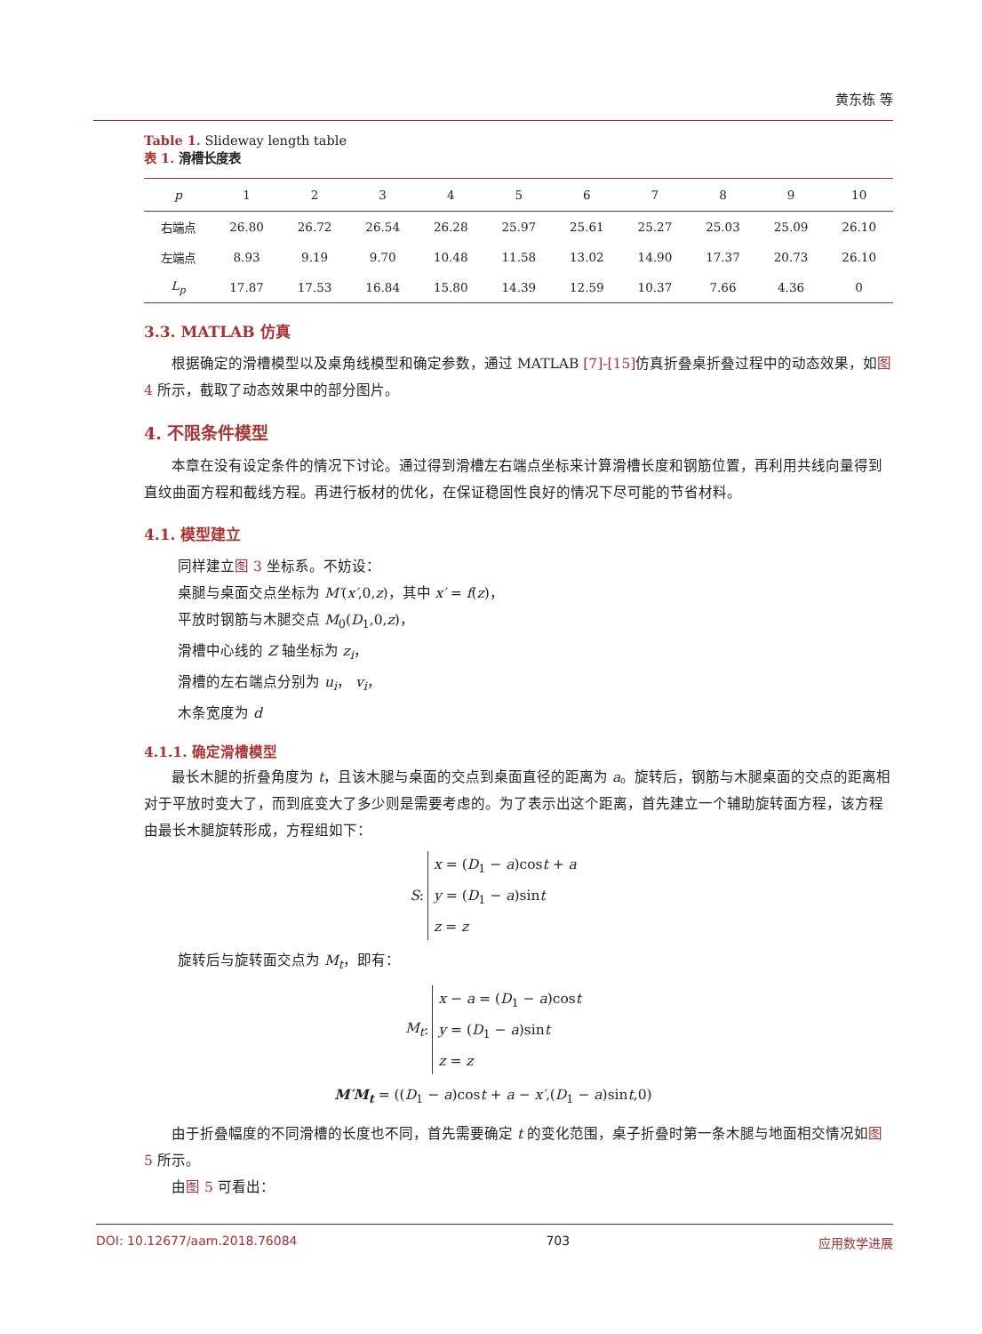黄东栋 等
Table 1. Slideway length table
表 1. 滑槽长度表
| p | 1 | 2 | 3 | 4 | 5 | 6 | 7 | 8 | 9 | 10 |
| --- | --- | --- | --- | --- | --- | --- | --- | --- | --- | --- |
| 右端点 | 26.80 | 26.72 | 26.54 | 26.28 | 25.97 | 25.61 | 25.27 | 25.03 | 25.09 | 26.10 |
| 左端点 | 8.93 | 9.19 | 9.70 | 10.48 | 11.58 | 13.02 | 14.90 | 17.37 | 20.73 | 26.10 |
| L<sub>p</sub> | 17.87 | 17.53 | 16.84 | 15.80 | 14.39 | 12.59 | 10.37 | 7.66 | 4.36 | 0 |
3.3. MATLAB 仿真
根据确定的滑槽模型以及桌角线模型和确定参数，通过 MATLAB [7]-[15] 仿真折叠桌折叠过程中的动态效果，如图 4 所示，截取了动态效果中的部分图片。
4. 不限条件模型
本章在没有设定条件的情况下讨论。通过得到滑槽左右端点坐标来计算滑槽长度和钢筋位置，再利用共线向量得到直纹曲面方程和截线方程。再进行板材的优化，在保证稳固性良好的情况下尽可能的节省材料。
4.1. 模型建立
同样建立图 3 坐标系。不妨设：
桌腿与桌面交点坐标为 M′(x′,0,z)，其中 x′ = f(z)，
平放时钢筋与木腿交点 M<sub>0</sub>(D<sub>1</sub>,0,z)，
滑槽中心线的 Z 轴坐标为 z<sub>i</sub>，
滑槽的左右端点分别为 u<sub>i</sub>， v<sub>i</sub>，
木条宽度为 d
4.1.1. 确定滑槽模型
最长木腿的折叠角度为 t，且该木腿与桌面的交点到桌面直径的距离为 a。旋转后，钢筋与木腿桌面的交点的距离相对于平放时变大了，而到底变大了多少则是需要考虑的。为了表示出这个距离，首先建立一个辅助旋转面方程，该方程由最长木腿旋转形成，方程组如下：
S : x = (D<sub>1</sub> − a)cost + a
y = (D<sub>1</sub> − a)sint
z = z
旋转后与旋转面交点为 M<sub>t</sub>，即有：
M<sub>t</sub> : x − a = (D<sub>1</sub> − a)cost
y = (D<sub>1</sub> − a)sint
z = z
M′M<sub>t</sub> = ((D<sub>1</sub> − a)cost + a − x′,(D<sub>1</sub> − a)sint,0)
由于折叠幅度的不同滑槽的长度也不同，首先需要确定 t 的变化范围，桌子折叠时第一条木腿与地面相交情况如图 5 所示。
由图 5 可看出：
DOI: 10.12677/aam.2018.76084 703 应用数学进展